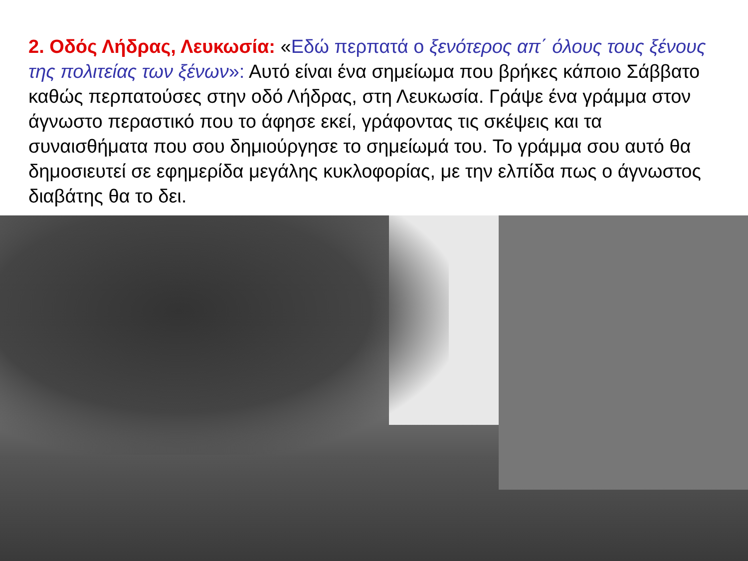2. Οδός Λήδρας, Λευκωσία: «Εδώ περπατά ο ξενότερος απ΄ όλους τους ξένους της πολιτείας των ξένων»: Αυτό είναι ένα σημείωμα που βρήκες κάποιο Σάββατο καθώς περπατούσες στην οδό Λήδρας, στη Λευκωσία. Γράψε ένα γράμμα στον άγνωστο περαστικό που το άφησε εκεί, γράφοντας τις σκέψεις και τα συναισθήματα που σου δημιούργησε το σημείωμά του. Το γράμμα σου αυτό θα δημοσιευτεί σε εφημερίδα μεγάλης κυκλοφορίας, με την ελπίδα πως ο άγνωστος διαβάτης θα το δει.